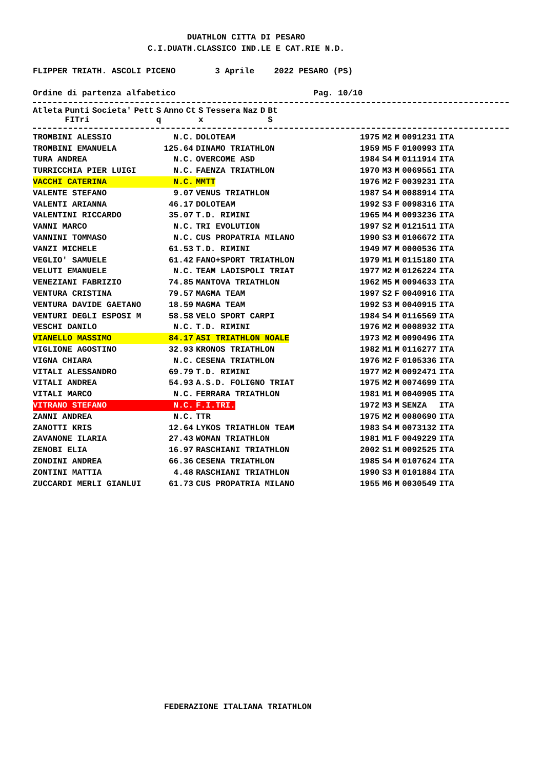DUATHLON CITTA DI PESARO
C.I.DUATH.CLASSICO IND.LE E CAT.RIE N.D.
FLIPPER TRIATH. ASCOLI PICENO 3 Aprile 2022 PESARO (PS)
Ordine di partenza alfabetico Pag. 10/10
| Atleta | Punti FITri | Societa' | Pett | S q | Anno | Ct | S x | Tessera | Naz | D | Bt S |
| --- | --- | --- | --- | --- | --- | --- | --- | --- | --- | --- | --- |
| TROMBINI ALESSIO | N.C. | DOLOTEAM | 1975 | M2 | M | 0091231 | ITA |
| TROMBINI EMANUELA | 125.64 | DINAMO TRIATHLON | 1959 | M5 | F | 0100993 | ITA |
| TURA ANDREA | N.C. | OVERCOME ASD | 1984 | S4 | M | 0111914 | ITA |
| TURRICCHIA PIER LUIGI | N.C. | FAENZA TRIATHLON | 1970 | M3 | M | 0069551 | ITA |
| VACCHI CATERINA | N.C. | MMTT | 1976 | M2 | F | 0039231 | ITA |
| VALENTE STEFANO | 9.07 | VENUS TRIATHLON | 1987 | S4 | M | 0088914 | ITA |
| VALENTI ARIANNA | 46.17 | DOLOTEAM | 1992 | S3 | F | 0098316 | ITA |
| VALENTINI RICCARDO | 35.07 | T.D. RIMINI | 1965 | M4 | M | 0093236 | ITA |
| VANNI MARCO | N.C. | TRI EVOLUTION | 1997 | S2 | M | 0121511 | ITA |
| VANNINI TOMMASO | N.C. | CUS PROPATRIA MILANO | 1990 | S3 | M | 0106672 | ITA |
| VANZI MICHELE | 61.53 | T.D. RIMINI | 1949 | M7 | M | 0000536 | ITA |
| VEGLIO' SAMUELE | 61.42 | FANO+SPORT TRIATHLON | 1979 | M1 | M | 0115180 | ITA |
| VELUTI EMANUELE | N.C. | TEAM LADISPOLI TRIAT | 1977 | M2 | M | 0126224 | ITA |
| VENEZIANI FABRIZIO | 74.85 | MANTOVA TRIATHLON | 1962 | M5 | M | 0094633 | ITA |
| VENTURA CRISTINA | 79.57 | MAGMA TEAM | 1997 | S2 | F | 0040916 | ITA |
| VENTURA DAVIDE GAETANO | 18.59 | MAGMA TEAM | 1992 | S3 | M | 0040915 | ITA |
| VENTURI DEGLI ESPOSI M | 58.58 | VELO SPORT CARPI | 1984 | S4 | M | 0116569 | ITA |
| VESCHI DANILO | N.C. | T.D. RIMINI | 1976 | M2 | M | 0008932 | ITA |
| VIANELLO MASSIMO | 84.17 | ASI TRIATHLON NOALE | 1973 | M2 | M | 0090496 | ITA |
| VIGLIONE AGOSTINO | 32.93 | KRONOS TRIATHLON | 1982 | M1 | M | 0116277 | ITA |
| VIGNA CHIARA | N.C. | CESENA TRIATHLON | 1976 | M2 | F | 0105336 | ITA |
| VITALI ALESSANDRO | 69.79 | T.D. RIMINI | 1977 | M2 | M | 0092471 | ITA |
| VITALI ANDREA | 54.93 | A.S.D. FOLIGNO TRIAT | 1975 | M2 | M | 0074699 | ITA |
| VITALI MARCO | N.C. | FERRARA TRIATHLON | 1981 | M1 | M | 0040905 | ITA |
| VITRANO STEFANO | N.C. | F.I.TRI. | 1972 | M3 | M | SENZA | ITA |
| ZANNI ANDREA | N.C. | TTR | 1975 | M2 | M | 0080690 | ITA |
| ZANOTTI KRIS | 12.64 | LYKOS TRIATHLON TEAM | 1983 | S4 | M | 0073132 | ITA |
| ZAVANONE ILARIA | 27.43 | WOMAN TRIATHLON | 1981 | M1 | F | 0049229 | ITA |
| ZENOBI ELIA | 16.97 | RASCHIANI TRIATHLON | 2002 | S1 | M | 0092525 | ITA |
| ZONDINI ANDREA | 66.36 | CESENA TRIATHLON | 1985 | S4 | M | 0107624 | ITA |
| ZONTINI MATTIA | 4.48 | RASCHIANI TRIATHLON | 1990 | S3 | M | 0101884 | ITA |
| ZUCCARDI MERLI GIANLUI | 61.73 | CUS PROPATRIA MILANO | 1955 | M6 | M | 0030549 | ITA |
FEDERAZIONE ITALIANA TRIATHLON